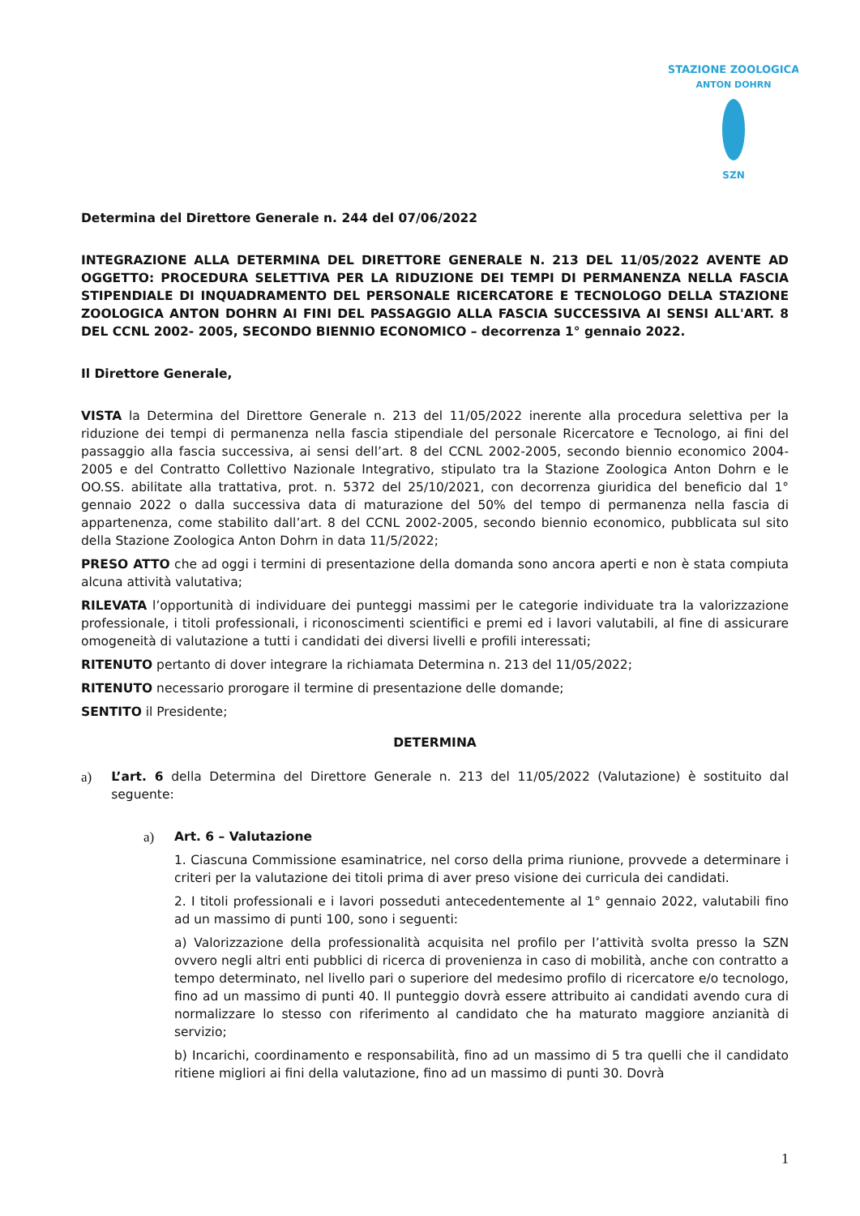STAZIONE ZOOLOGICA
ANTON DOHRN
SZN
Determina del Direttore Generale n. 244 del 07/06/2022
INTEGRAZIONE ALLA DETERMINA DEL DIRETTORE GENERALE N. 213 DEL 11/05/2022 AVENTE AD OGGETTO: PROCEDURA SELETTIVA PER LA RIDUZIONE DEI TEMPI DI PERMANENZA NELLA FASCIA STIPENDIALE DI INQUADRAMENTO DEL PERSONALE RICERCATORE E TECNOLOGO DELLA STAZIONE ZOOLOGICA ANTON DOHRN AI FINI DEL PASSAGGIO ALLA FASCIA SUCCESSIVA AI SENSI ALL'ART. 8 DEL CCNL 2002- 2005, SECONDO BIENNIO ECONOMICO – decorrenza 1° gennaio 2022.
Il Direttore Generale,
VISTA la Determina del Direttore Generale n. 213 del 11/05/2022 inerente alla procedura selettiva per la riduzione dei tempi di permanenza nella fascia stipendiale del personale Ricercatore e Tecnologo, ai fini del passaggio alla fascia successiva, ai sensi dell’art. 8 del CCNL 2002-2005, secondo biennio economico 2004-2005 e del Contratto Collettivo Nazionale Integrativo, stipulato tra la Stazione Zoologica Anton Dohrn e le OO.SS. abilitate alla trattativa, prot. n. 5372 del 25/10/2021, con decorrenza giuridica del beneficio dal 1° gennaio 2022 o dalla successiva data di maturazione del 50% del tempo di permanenza nella fascia di appartenenza, come stabilito dall’art. 8 del CCNL 2002-2005, secondo biennio economico, pubblicata sul sito della Stazione Zoologica Anton Dohrn in data 11/5/2022;
PRESO ATTO che ad oggi i termini di presentazione della domanda sono ancora aperti e non è stata compiuta alcuna attività valutativa;
RILEVATA l’opportunità di individuare dei punteggi massimi per le categorie individuate tra la valorizzazione professionale, i titoli professionali, i riconoscimenti scientifici e premi ed i lavori valutabili, al fine di assicurare omogeneità di valutazione a tutti i candidati dei diversi livelli e profili interessati;
RITENUTO pertanto di dover integrare la richiamata Determina n. 213 del 11/05/2022;
RITENUTO necessario prorogare il termine di presentazione delle domande;
SENTITO il Presidente;
DETERMINA
a) L’art. 6 della Determina del Direttore Generale n. 213 del 11/05/2022 (Valutazione) è sostituito dal seguente:
a) Art. 6 – Valutazione
1. Ciascuna Commissione esaminatrice, nel corso della prima riunione, provvede a determinare i criteri per la valutazione dei titoli prima di aver preso visione dei curricula dei candidati.
2. I titoli professionali e i lavori posseduti antecedentemente al 1° gennaio 2022, valutabili fino ad un massimo di punti 100, sono i seguenti:
a) Valorizzazione della professionalità acquisita nel profilo per l’attività svolta presso la SZN ovvero negli altri enti pubblici di ricerca di provenienza in caso di mobilità, anche con contratto a tempo determinato, nel livello pari o superiore del medesimo profilo di ricercatore e/o tecnologo, fino ad un massimo di punti 40. Il punteggio dovrà essere attribuito ai candidati avendo cura di normalizzare lo stesso con riferimento al candidato che ha maturato maggiore anzianità di servizio;
b) Incarichi, coordinamento e responsabilità, fino ad un massimo di 5 tra quelli che il candidato ritiene migliori ai fini della valutazione, fino ad un massimo di punti 30. Dovrà
1